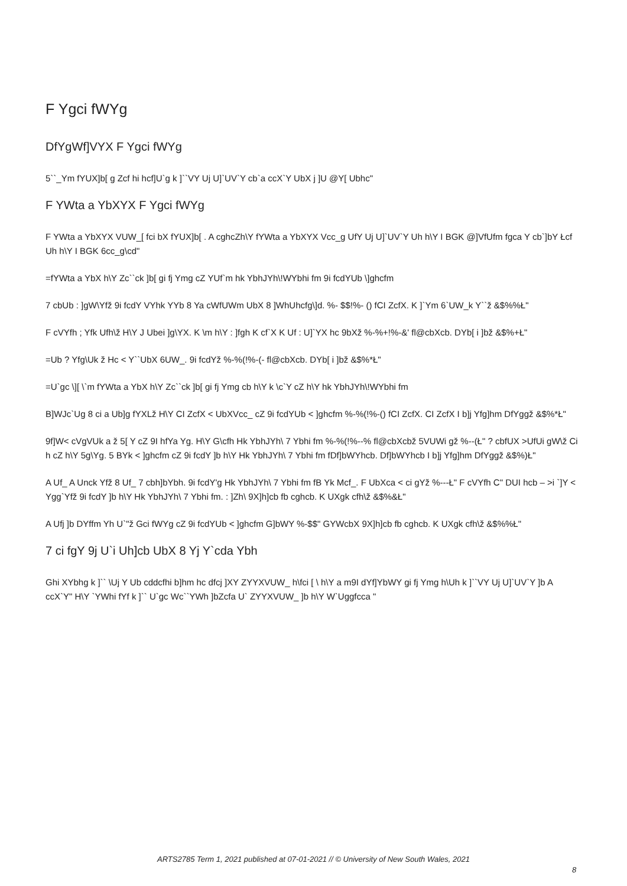F Ygci fWYg
DfYgWf]VYX F Ygci fWYg
5``_Ym fYUX]b[ g Zcf hi hcf]U`g k ]``VY Uj U]`UV`Y cb`a ccX`Y UbX j ]U @Y[ Ubhc"
F YWta a YbXYX F Ygci fWYg
F YWta a YbXYX VUW_[ fci bX fYUX]b[ . A cghcZh\Y fYWta a YbXYX Vcc_g UfY Uj U]`UV`Y Uh h\Y I BGK @]VfUfm fgca Y cb`]bY Łcf Uh h\Y I BGK 6cc_g\cd"
=fYWta a YbX h\Y Zc``ck ]b[ gi fj Ymg cZ YUf`m hk YbhJYh\!WYbhi fm 9i fcdYUb \]ghcfm
7 cbUb : ]gW\Yfž 9i fcdY VYhk YYb 8 Ya cWfUWm UbX 8 ]WhUhcfg\]d. %- $$!%- () fCI ZcfX. K ]`Ym 6`UW_k Y``ž &$%%Ł"
F cVYfh ; Yfk Ufh\ž H\Y J Ubei ]g\YX. K \m h\Y : ]fgh K cf`X K Uf : U]`YX hc 9bXž %-%+!%-&' fl@cbXcb. DYb[ i ]bž &$%+Ł"
=Ub ? Yfg\Uk ž Hc < Y``UbX 6UW_. 9i fcdYž %-%(!%-(- fl@cbXcb. DYb[ i ]bž &$%*Ł"
=U`gc \][ \`m fYWta a YbX h\Y Zc``ck ]b[ gi fj Ymg cb h\Y k \c`Y cZ h\Y hk YbhJYh\!WYbhi fm
B]WJc`Ug 8 ci a Ub]g fYXLž H\Y CI ZcfX < UbXVcc_ cZ 9i fcdYUb < ]ghcfm %-%(!%-() fCI ZcfX. CI ZcfX I b]j Yfg]hm DfYggž &$%*Ł"
9f]W< cVgVUk a ž 5[ Y cZ 9I hfYa Yg. H\Y G\cfh Hk YbhJYh\ 7 Ybhi fm %-%(!%--% fl@cbXcbž 5VUWi gž %--(Ł" ? cbfUX >UfUi gW\ž Ci h cZ h\Y 5g\Yg. 5 BYk < ]ghcfm cZ 9i fcdY ]b h\Y Hk YbhJYh\ 7 Ybhi fm fDf]bWYhcb. Df]bWYhcb I b]j Yfg]hm DfYggž &$%)Ł"
A Uf_ A Unck Yfž 8 Uf_ 7 cbh]bYbh. 9i fcdY'g Hk YbhJYh\ 7 Ybhi fm fB Yk Mcf_. F UbXca < ci gYž %---Ł" F cVYfh C" DUI hcb – >i `]Y < Ygg`Yfž 9i fcdY ]b h\Y Hk YbhJYh\ 7 Ybhi fm. : ]Zh\ 9X]h]cb fb cghcb. K UXgk cfh\ž &$%&Ł"
A Ufj ]b DYffm Yh U`"ž Gci fWYg cZ 9i fcdYUb < ]ghcfm G]bWY %-$$" GYWcbX 9X]h]cb fb cghcb. K UXgk cfh\ž &$%%Ł"
7 ci fgY 9j U`i Uh]cb UbX 8 Yj Y`cda Ybh
Ghi XYbhg k ]`` \Uj Y Ub cddcfhi b]hm hc dfcj ]XY ZYYXVUW_ h\fci [ \ h\Y a m9I dYf]YbWY gi fj Ymg h\Uh k ]``VY Uj U]`UV`Y ]b A ccX`Y" H\Y `YWhi fYf k ]`` U`gc Wc``YWh ]bZcfa U` ZYYXVUW_ ]b h\Y W`Uggfcca "
ARTS2785 Term 1, 2021 published at 07-01-2021 // © University of New South Wales, 2021
8